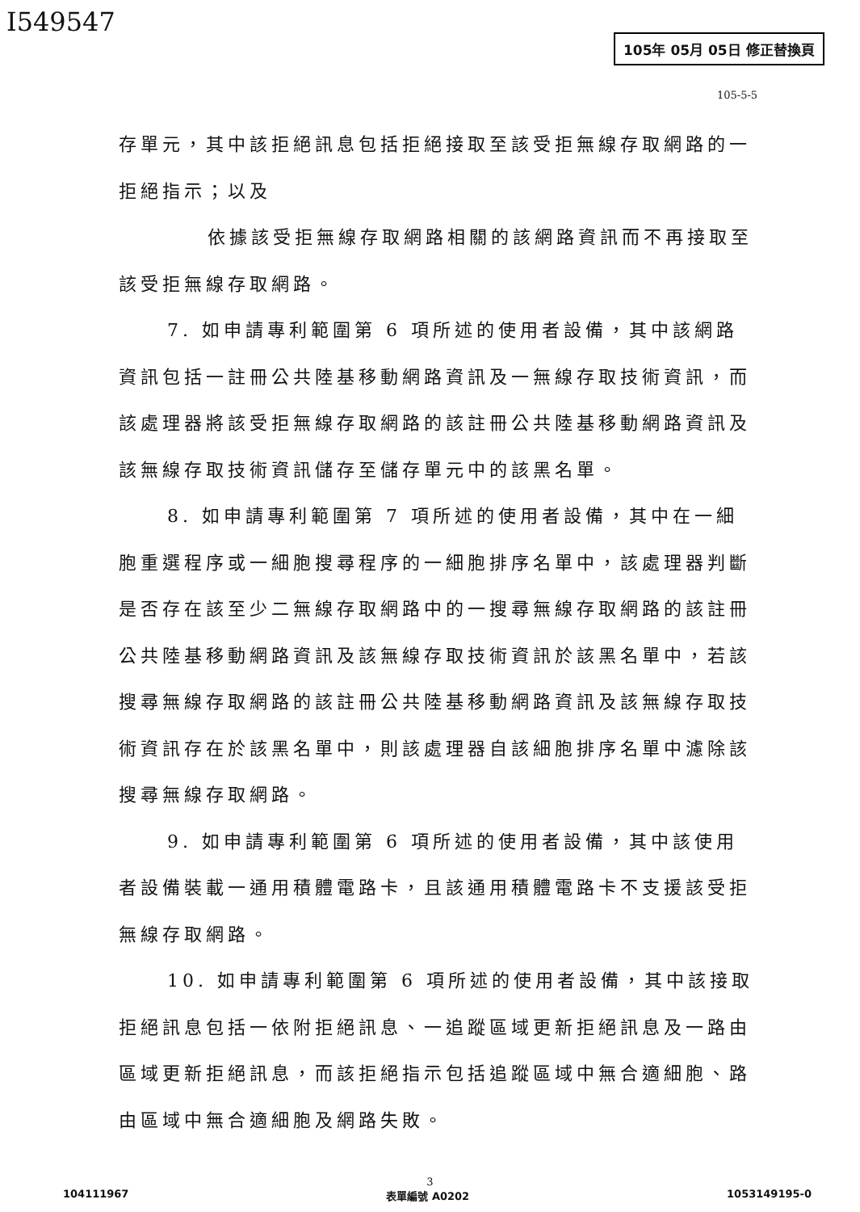I549547
105年 05月 05日 修正替換頁
105-5-5
存單元，其中該拒絕訊息包括拒絕接取至該受拒無線存取網路的一拒絕指示；以及
依據該受拒無線存取網路相關的該網路資訊而不再接取至該受拒無線存取網路。
7. 如申請專利範圍第 6 項所述的使用者設備，其中該網路資訊包括一註冊公共陸基移動網路資訊及一無線存取技術資訊，而該處理器將該受拒無線存取網路的該註冊公共陸基移動網路資訊及該無線存取技術資訊儲存至儲存單元中的該黑名單。
8. 如申請專利範圍第 7 項所述的使用者設備，其中在一細胞重選程序或一細胞搜尋程序的一細胞排序名單中，該處理器判斷是否存在該至少二無線存取網路中的一搜尋無線存取網路的該註冊公共陸基移動網路資訊及該無線存取技術資訊於該黑名單中，若該搜尋無線存取網路的該註冊公共陸基移動網路資訊及該無線存取技術資訊存在於該黑名單中，則該處理器自該細胞排序名單中濾除該搜尋無線存取網路。
9. 如申請專利範圍第 6 項所述的使用者設備，其中該使用者設備裝載一通用積體電路卡，且該通用積體電路卡不支援該受拒無線存取網路。
10. 如申請專利範圍第 6 項所述的使用者設備，其中該接取拒絕訊息包括一依附拒絕訊息、一追蹤區域更新拒絕訊息及一路由區域更新拒絕訊息，而該拒絕指示包括追蹤區域中無合適細胞、路由區域中無合適細胞及網路失敗。
3
104111967 表單編號 A0202 1053149195-0